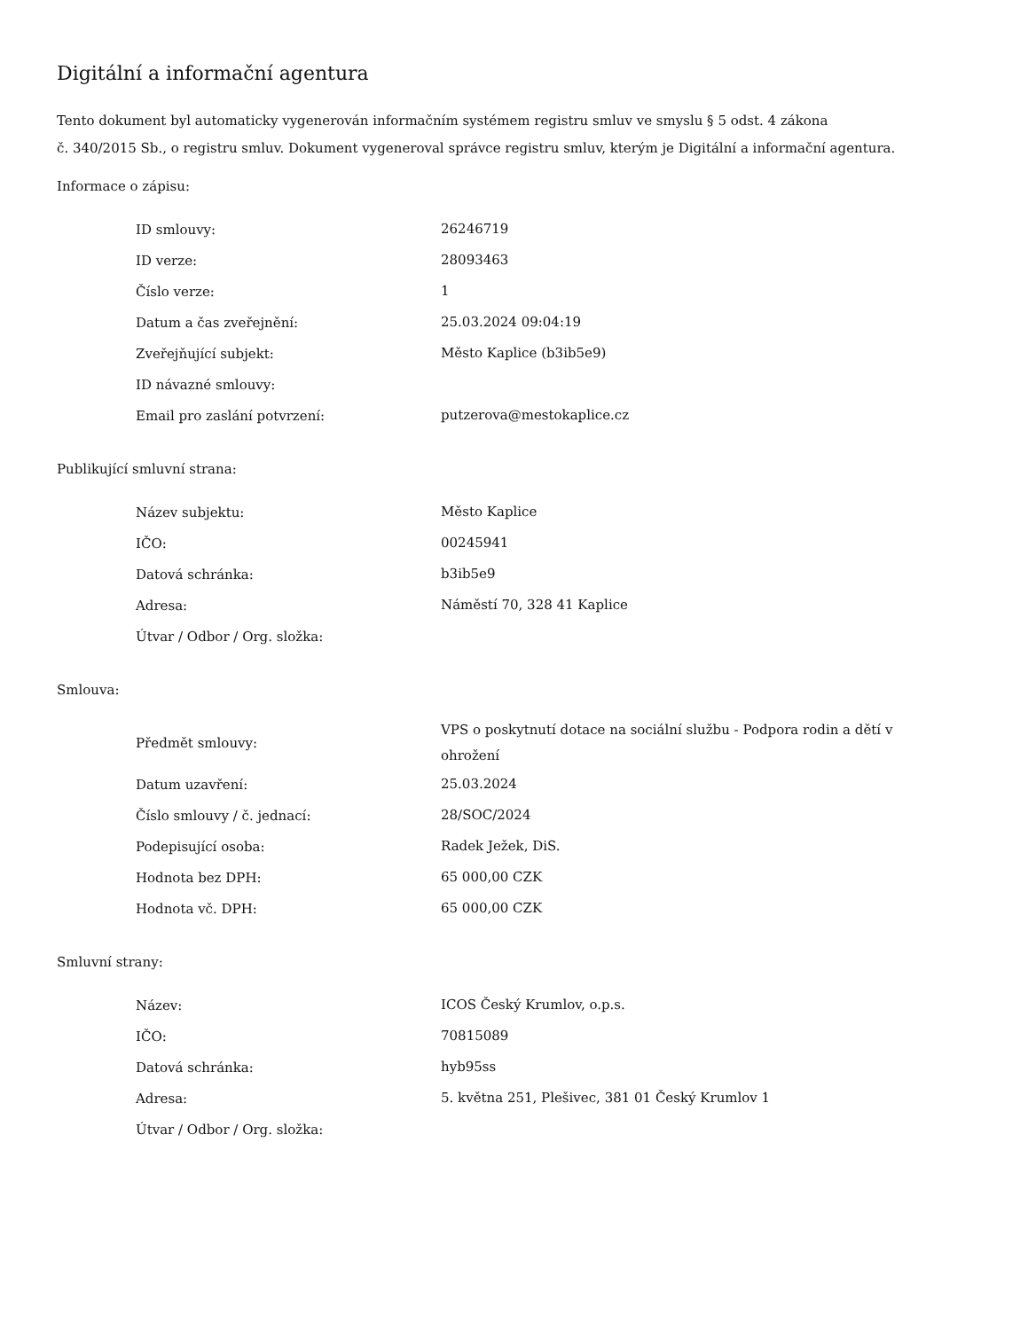Digitální a informační agentura
Tento dokument byl automaticky vygenerován informačním systémem registru smluv ve smyslu § 5 odst. 4 zákona
č. 340/2015 Sb., o registru smluv. Dokument vygeneroval správce registru smluv, kterým je Digitální a informační agentura.
Informace o zápisu:
| ID smlouvy: | 26246719 |
| ID verze: | 28093463 |
| Číslo verze: | 1 |
| Datum a čas zveřejnění: | 25.03.2024 09:04:19 |
| Zveřejňující subjekt: | Město Kaplice (b3ib5e9) |
| ID návazné smlouvy: | |
| Email pro zaslání potvrzení: | putzerova@mestokaplice.cz |
Publikující smluvní strana:
| Název subjektu: | Město Kaplice |
| IČO: | 00245941 |
| Datová schránka: | b3ib5e9 |
| Adresa: | Náměstí 70, 328 41 Kaplice |
| Útvar / Odbor / Org. složka: | |
Smlouva:
| Předmět smlouvy: | VPS o poskytnutí dotace na sociální službu - Podpora rodin a dětí v ohrožení |
| Datum uzavření: | 25.03.2024 |
| Číslo smlouvy / č. jednací: | 28/SOC/2024 |
| Podepisující osoba: | Radek Ježek, DiS. |
| Hodnota bez DPH: | 65 000,00 CZK |
| Hodnota vč. DPH: | 65 000,00 CZK |
Smluvní strany:
| Název: | ICOS Český Krumlov, o.p.s. |
| IČO: | 70815089 |
| Datová schránka: | hyb95ss |
| Adresa: | 5. května 251, Plešivec, 381 01 Český Krumlov 1 |
| Útvar / Odbor / Org. složka: | |